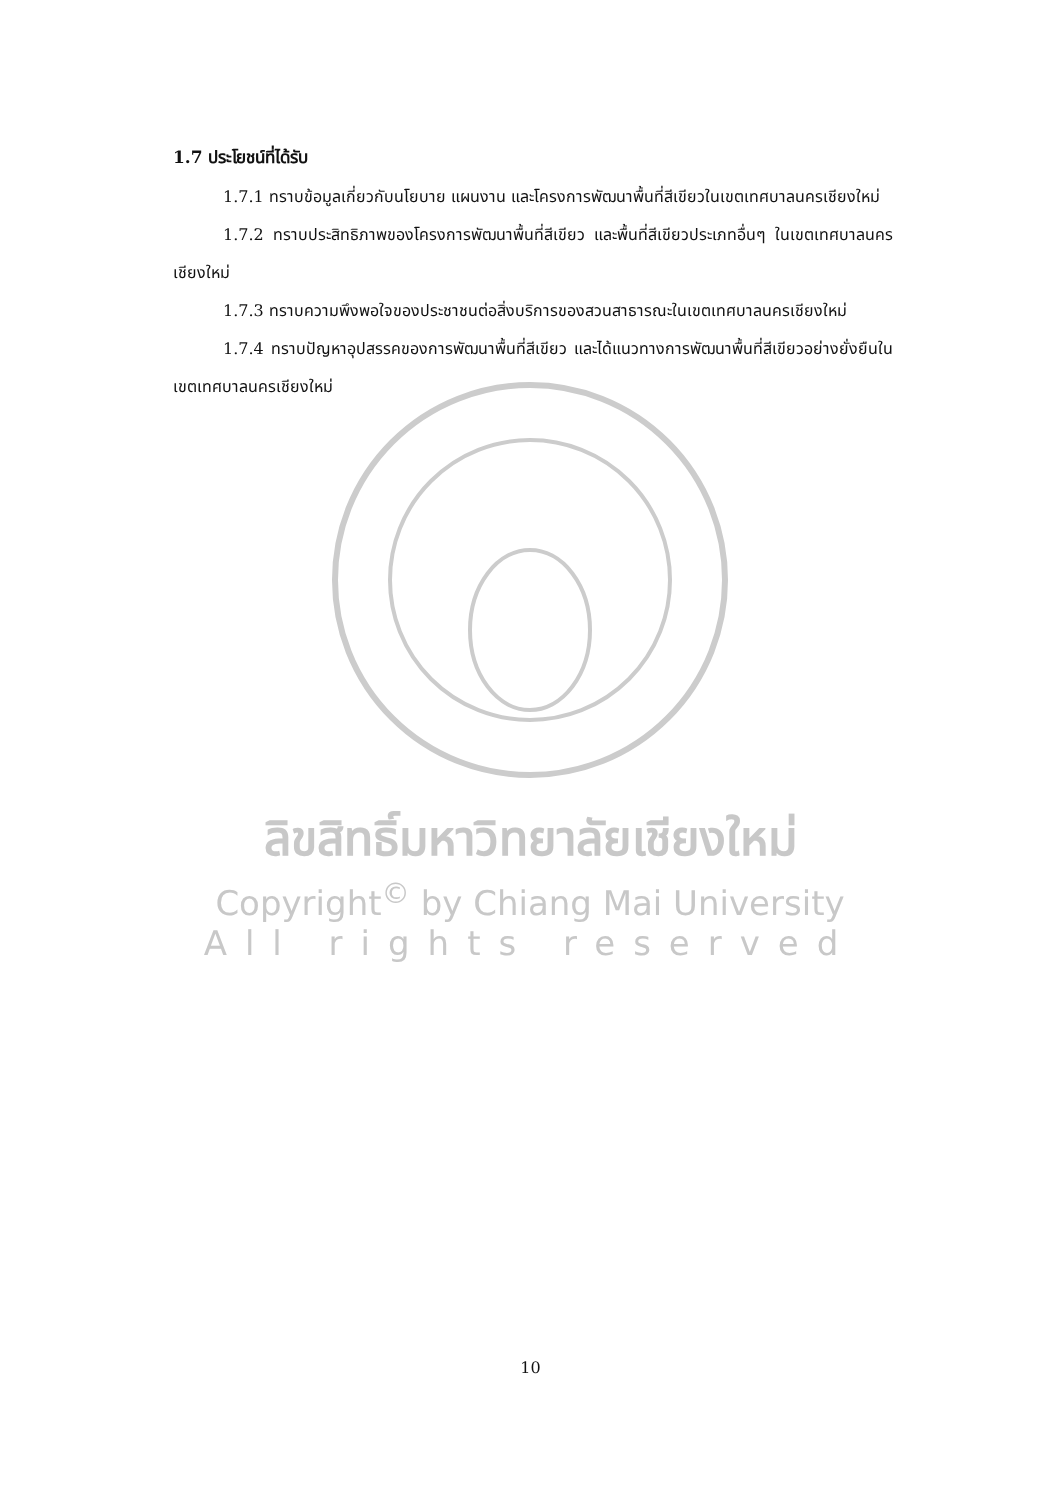ลิขสิทธิ์มหาวิทยาลัยเชียงใหม่
Copyright<sup>©</sup> by Chiang Mai University
All rights reserved
1.7 ประโยชน์ที่ได้รับ
1.7.1 ทราบข้อมูลเกี่ยวกับนโยบาย แผนงาน และโครงการพัฒนาพื้นที่สีเขียวในเขตเทศบาลนครเชียงใหม่
1.7.2 ทราบประสิทธิภาพของโครงการพัฒนาพื้นที่สีเขียว และพื้นที่สีเขียวประเภทอื่นๆ ในเขตเทศบาลนครเชียงใหม่
1.7.3 ทราบความพึงพอใจของประชาชนต่อสิ่งบริการของสวนสาธารณะในเขตเทศบาลนครเชียงใหม่
1.7.4 ทราบปัญหาอุปสรรคของการพัฒนาพื้นที่สีเขียว และได้แนวทางการพัฒนาพื้นที่สีเขียวอย่างยั่งยืนในเขตเทศบาลนครเชียงใหม่
10